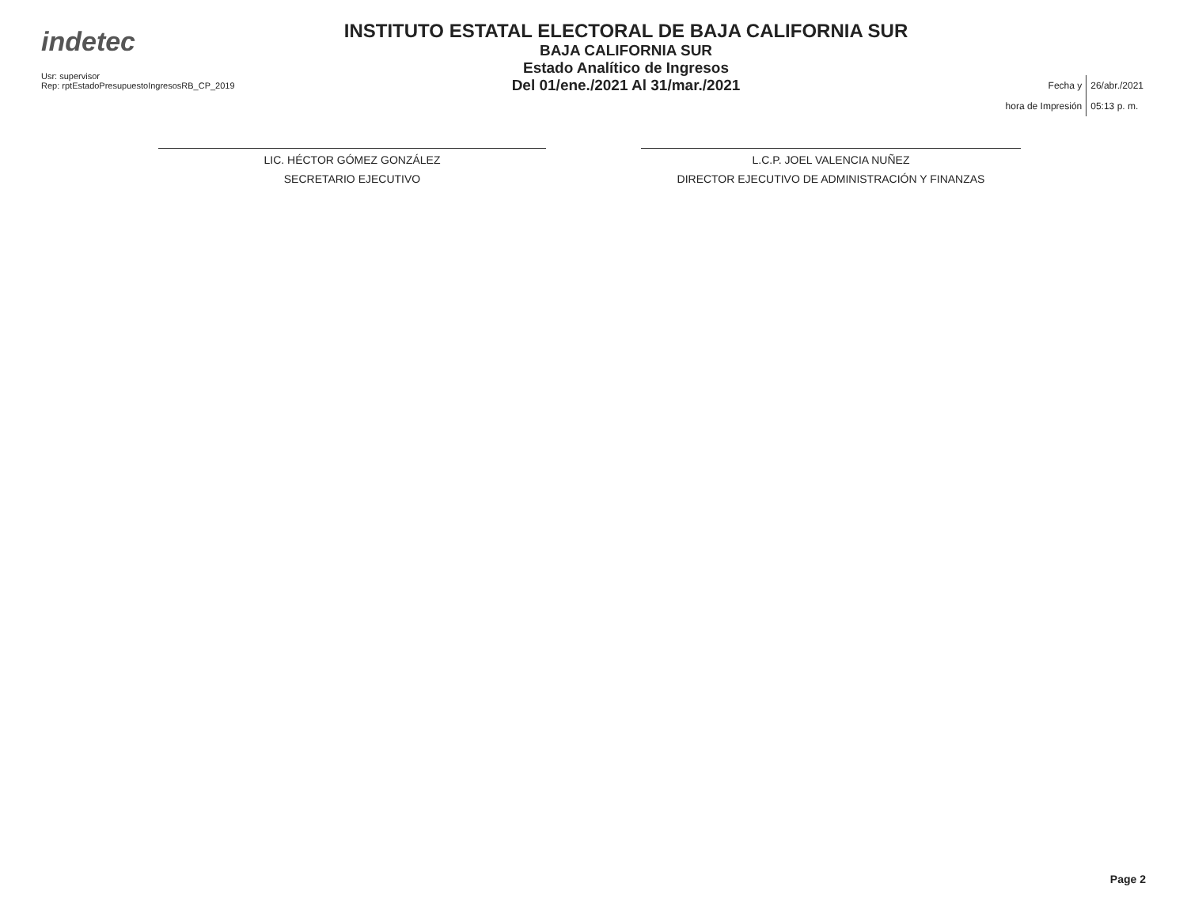indetec
Usr: supervisor
Rep: rptEstadoPresupuestoIngresosRB_CP_2019
INSTITUTO ESTATAL ELECTORAL DE BAJA CALIFORNIA SUR
BAJA CALIFORNIA SUR
Estado Analítico de Ingresos
Del 01/ene./2021 Al 31/mar./2021
| Fecha y | 26/abr./2021 |
| hora de Impresión | 05:13 p. m. |
LIC. HÉCTOR GÓMEZ GONZÁLEZ
SECRETARIO EJECUTIVO
L.C.P. JOEL VALENCIA NUÑEZ
DIRECTOR EJECUTIVO DE ADMINISTRACIÓN Y FINANZAS
Page 2